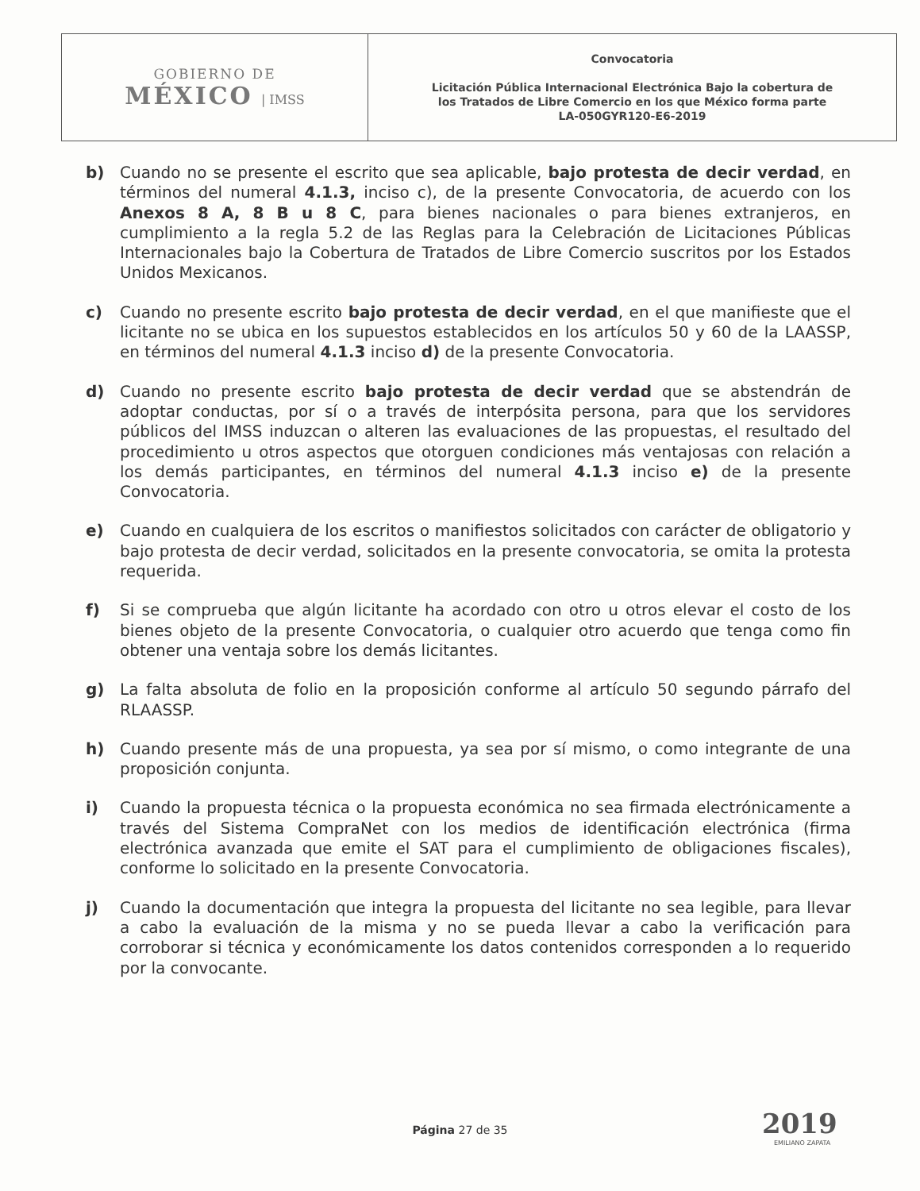| GOBIERNO DE MÉXICO / IMSS | Convocatoria Licitación Pública Internacional Electrónica Bajo la cobertura de los Tratados de Libre Comercio en los que México forma parte LA-050GYR120-E6-2019 |
b) Cuando no se presente el escrito que sea aplicable, bajo protesta de decir verdad, en términos del numeral 4.1.3, inciso c), de la presente Convocatoria, de acuerdo con los Anexos 8 A, 8 B u 8 C, para bienes nacionales o para bienes extranjeros, en cumplimiento a la regla 5.2 de las Reglas para la Celebración de Licitaciones Públicas Internacionales bajo la Cobertura de Tratados de Libre Comercio suscritos por los Estados Unidos Mexicanos.
c) Cuando no presente escrito bajo protesta de decir verdad, en el que manifieste que el licitante no se ubica en los supuestos establecidos en los artículos 50 y 60 de la LAASSP, en términos del numeral 4.1.3 inciso d) de la presente Convocatoria.
d) Cuando no presente escrito bajo protesta de decir verdad que se abstendrán de adoptar conductas, por sí o a través de interpósita persona, para que los servidores públicos del IMSS induzcan o alteren las evaluaciones de las propuestas, el resultado del procedimiento u otros aspectos que otorguen condiciones más ventajosas con relación a los demás participantes, en términos del numeral 4.1.3 inciso e) de la presente Convocatoria.
e) Cuando en cualquiera de los escritos o manifiestos solicitados con carácter de obligatorio y bajo protesta de decir verdad, solicitados en la presente convocatoria, se omita la protesta requerida.
f) Si se comprueba que algún licitante ha acordado con otro u otros elevar el costo de los bienes objeto de la presente Convocatoria, o cualquier otro acuerdo que tenga como fin obtener una ventaja sobre los demás licitantes.
g) La falta absoluta de folio en la proposición conforme al artículo 50 segundo párrafo del RLAASSP.
h) Cuando presente más de una propuesta, ya sea por sí mismo, o como integrante de una proposición conjunta.
i) Cuando la propuesta técnica o la propuesta económica no sea firmada electrónicamente a través del Sistema CompraNet con los medios de identificación electrónica (firma electrónica avanzada que emite el SAT para el cumplimiento de obligaciones fiscales), conforme lo solicitado en la presente Convocatoria.
j) Cuando la documentación que integra la propuesta del licitante no sea legible, para llevar a cabo la evaluación de la misma y no se pueda llevar a cabo la verificación para corroborar si técnica y económicamente los datos contenidos corresponden a lo requerido por la convocante.
Página 27 de 35 2019
EMILIANO ZAPATA